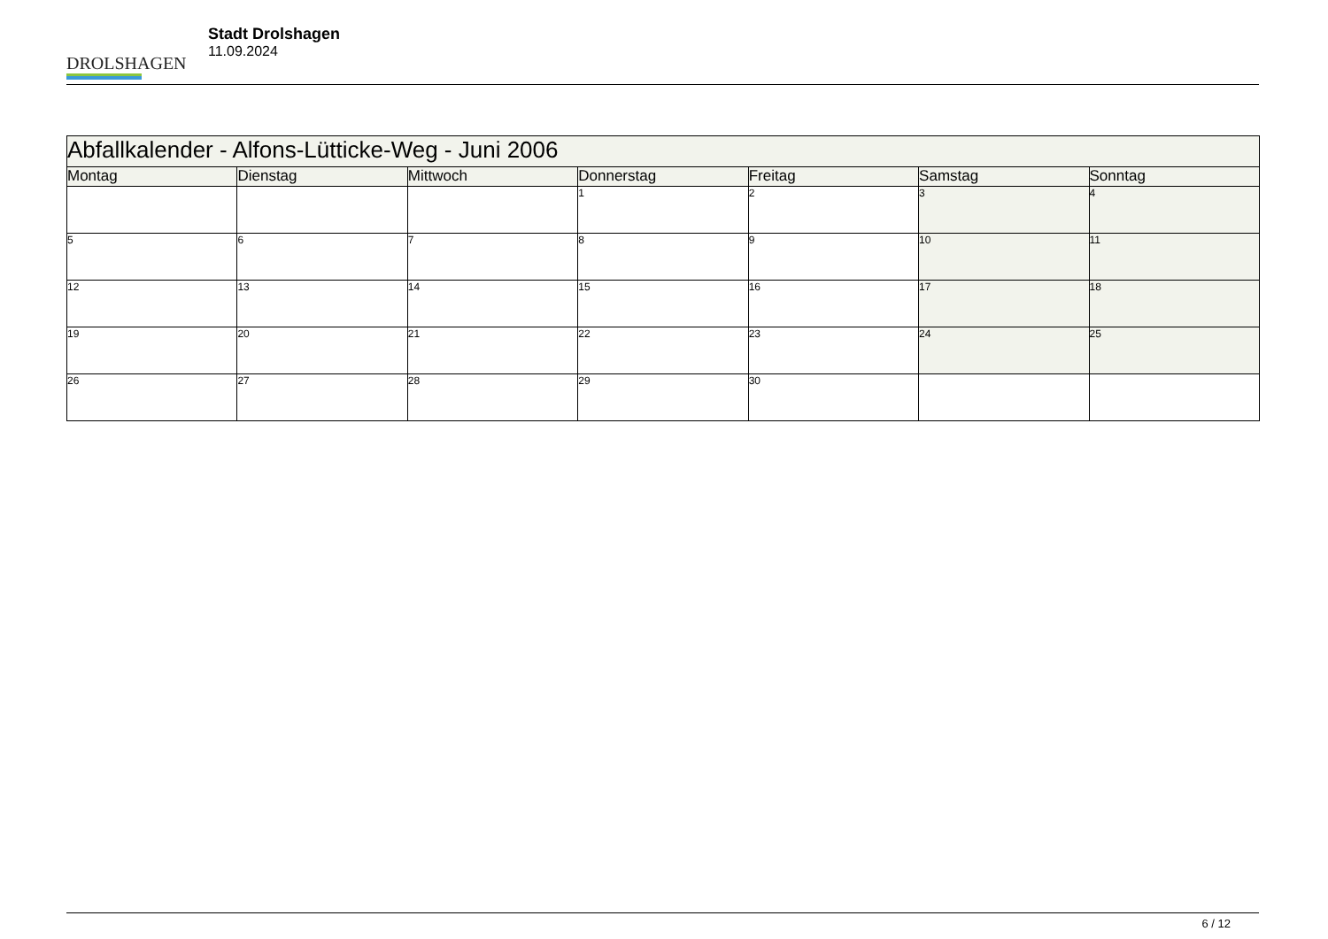DROLSHAGEN
Stadt Drolshagen
11.09.2024
| Abfallkalender - Alfons-Lütticke-Weg - Juni 2006 | | | | | | |
| --- | --- | --- | --- | --- | --- | --- |
| Montag | Dienstag | Mittwoch | Donnerstag | Freitag | Samstag | Sonntag |
| | | | 1 | 2 | 3 | 4 |
| 5 | 6 | 7 | 8 | 9 | 10 | 11 |
| 12 | 13 | 14 | 15 | 16 | 17 | 18 |
| 19 | 20 | 21 | 22 | 23 | 24 | 25 |
| 26 | 27 | 28 | 29 | 30 | | |
6 / 12